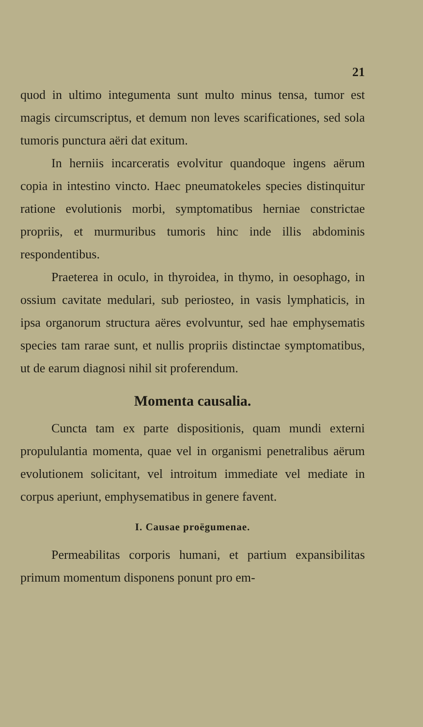21
quod in ultimo integumenta sunt multo minus tensa, tumor est magis circumscriptus, et demum non leves scarificationes, sed sola tumoris punctura aëri dat exitum.
In herniis incarceratis evolvitur quandoque ingens aërum copia in intestino vincto. Haec pneumatokeles species distinquitur ratione evolutionis morbi, symptomatibus herniae constrictae propriis, et murmuribus tumoris hinc inde illis abdominis respondentibus.
Praeterea in oculo, in thyroidea, in thymo, in oesophago, in ossium cavitate medulari, sub periosteo, in vasis lymphaticis, in ipsa organorum structura aëres evolvuntur, sed hae emphysematis species tam rarae sunt, et nullis propriis distinctae symptomatibus, ut de earum diagnosi nihil sit proferendum.
Momenta causalia.
Cuncta tam ex parte dispositionis, quam mundi externi propululantia momenta, quae vel in organismi penetralibus aërum evolutionem solicitant, vel introitum immediate vel mediate in corpus aperiunt, emphysematibus in genere favent.
I. Causae proëgumenae.
Permeabilitas corporis humani, et partium expansibilitas primum momentum disponens ponunt pro em-